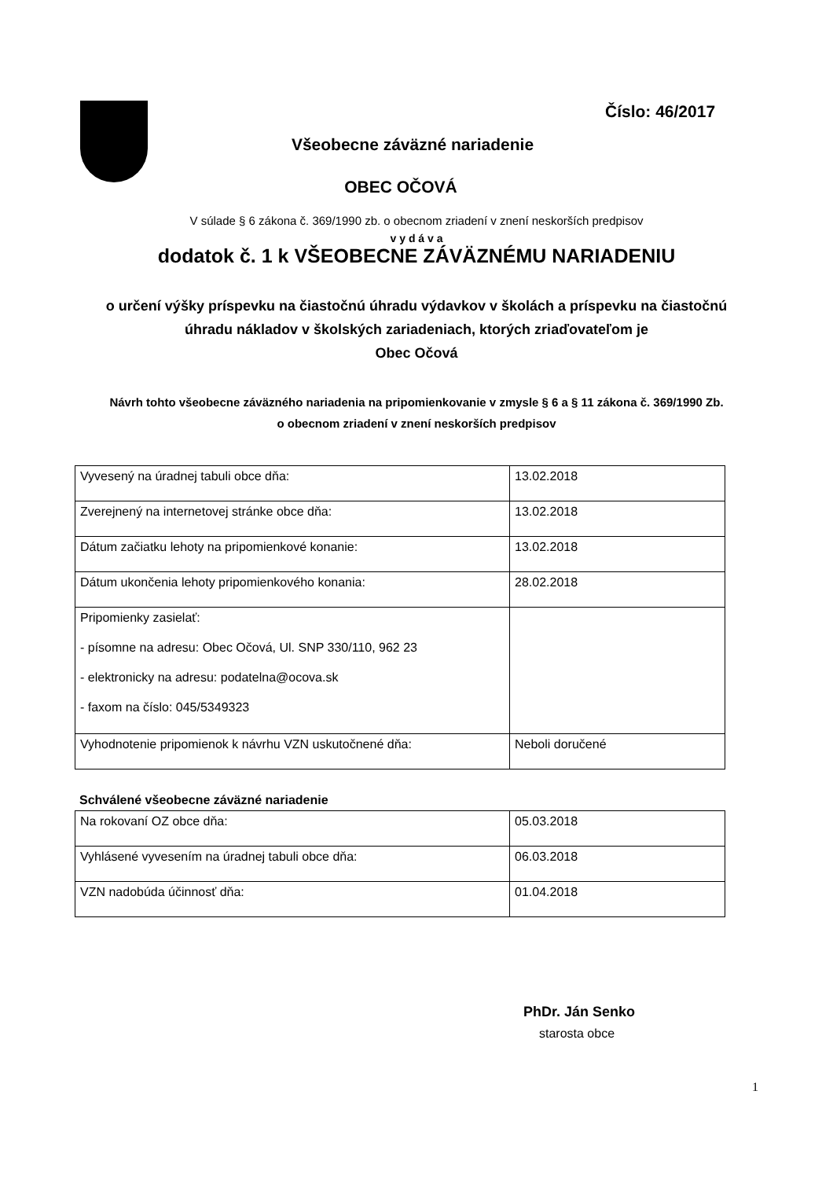Číslo: 46/2017
Všeobecne záväzné nariadenie
OBEC OČOVÁ
V súlade § 6 zákona č. 369/1990 zb. o obecnom zriadení v znení neskorších predpisov
v y d á v a
dodatok č. 1 k VŠEOBECNE ZÁVÄZNÉMU NARIADENIU
o určení výšky príspevku na čiastočnú úhradu výdavkov v školách a príspevku na čiastočnú
úhradu nákladov v školských zariadeniach, ktorých zriaďovateľom je
Obec Očová
Návrh tohto všeobecne záväzného nariadenia na pripomienkovanie v zmysle § 6 a § 11 zákona č. 369/1990 Zb.
o obecnom zriadení v znení neskorších predpisov
| Vyvesený na úradnej tabuli obce dňa: | 13.02.2018 |
| Zverejnený na internetovej stránke obce dňa: | 13.02.2018 |
| Dátum začiatku lehoty na pripomienkové konanie: | 13.02.2018 |
| Dátum ukončenia lehoty pripomienkového konania: | 28.02.2018 |
| Pripomienky zasielať: - písomne na adresu: Obec Očová, Ul. SNP 330/110, 962 23 - elektronicky na adresu: podatelna@ocova.sk - faxom na číslo: 045/5349323 | |
| Vyhodnotenie pripomienok k návrhu VZN uskutočnené dňa: | Neboli doručené |
Schválené všeobecne záväzné nariadenie
| Na rokovaní OZ obce dňa: | 05.03.2018 |
| Vyhlásené vyvesením na úradnej tabuli obce dňa: | 06.03.2018 |
| VZN nadobúda účinnosť dňa: | 01.04.2018 |
PhDr. Ján Senko
starosta obce
1